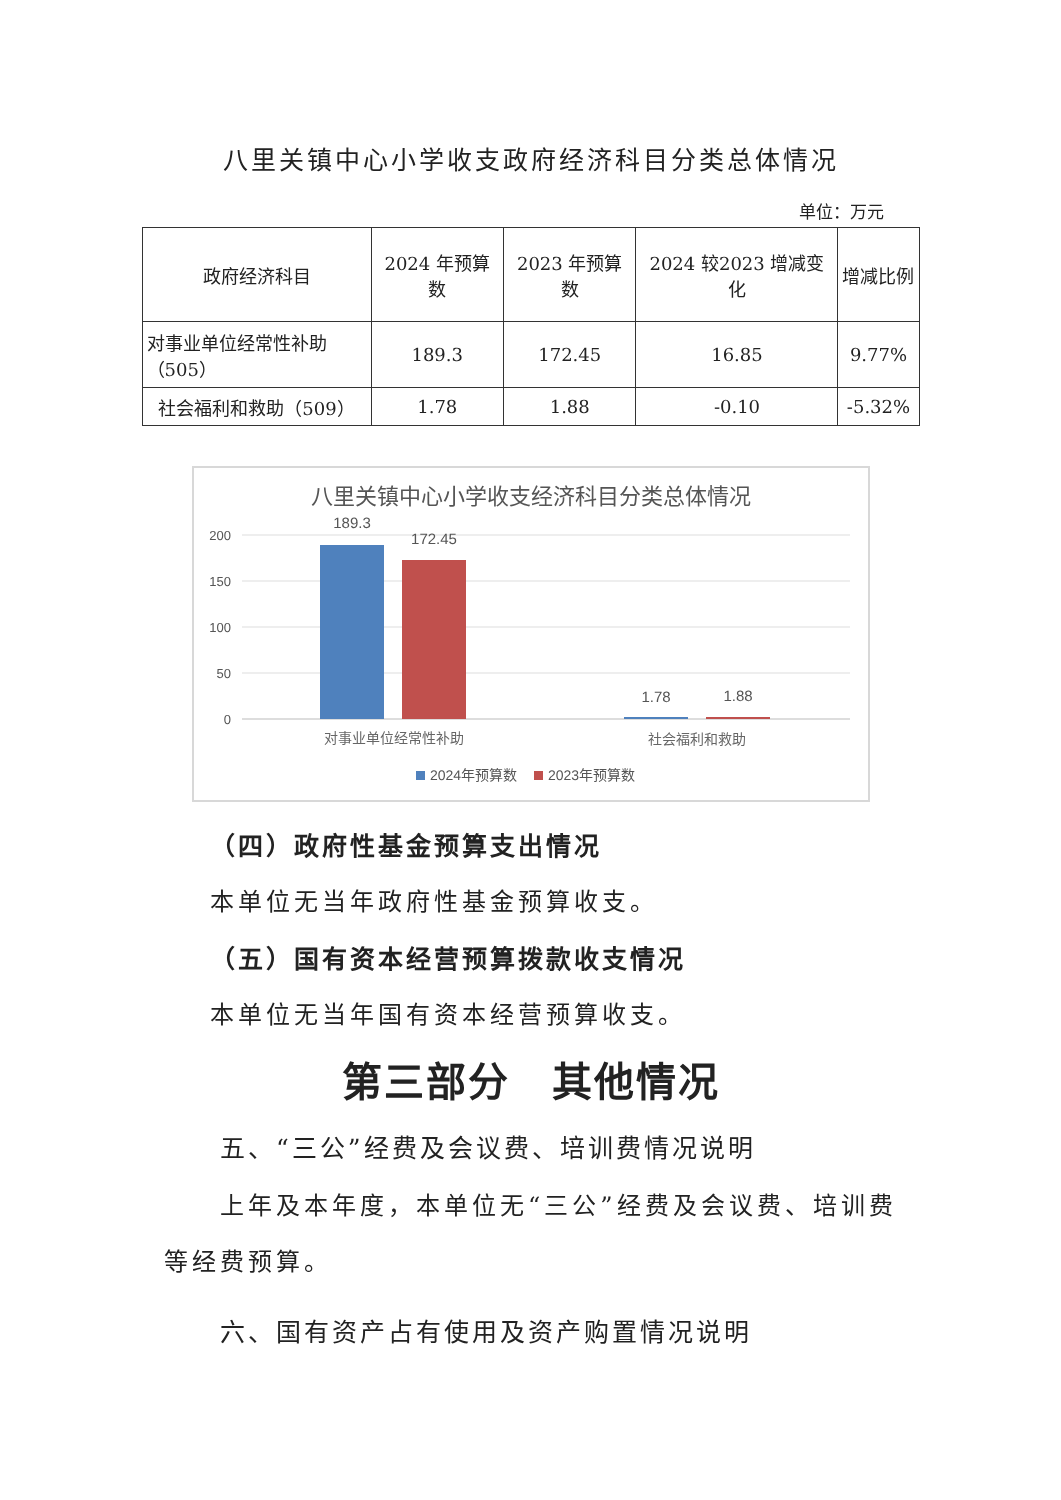八里关镇中心小学收支政府经济科目分类总体情况
单位：万元
| 政府经济科目 | 2024 年预算数 | 2023 年预算数 | 2024 较2023 增减变化 | 增减比例 |
| --- | --- | --- | --- | --- |
| 对事业单位经常性补助（505） | 189.3 | 172.45 | 16.85 | 9.77% |
| 社会福利和救助（509） | 1.78 | 1.88 | -0.10 | -5.32% |
八里关镇中心小学收支经济科目分类总体情况
200
150
100
50
0
189.3
172.45
1.78
1.88
对事业单位经常性补助
社会福利和救助
2024年预算数
2023年预算数
（四）政府性基金预算支出情况
本单位无当年政府性基金预算收支。
（五）国有资本经营预算拨款收支情况
本单位无当年国有资本经营预算收支。
第三部分　其他情况
五、“三公”经费及会议费、培训费情况说明
上年及本年度，本单位无“三公”经费及会议费、培训费等经费预算。
六、国有资产占有使用及资产购置情况说明